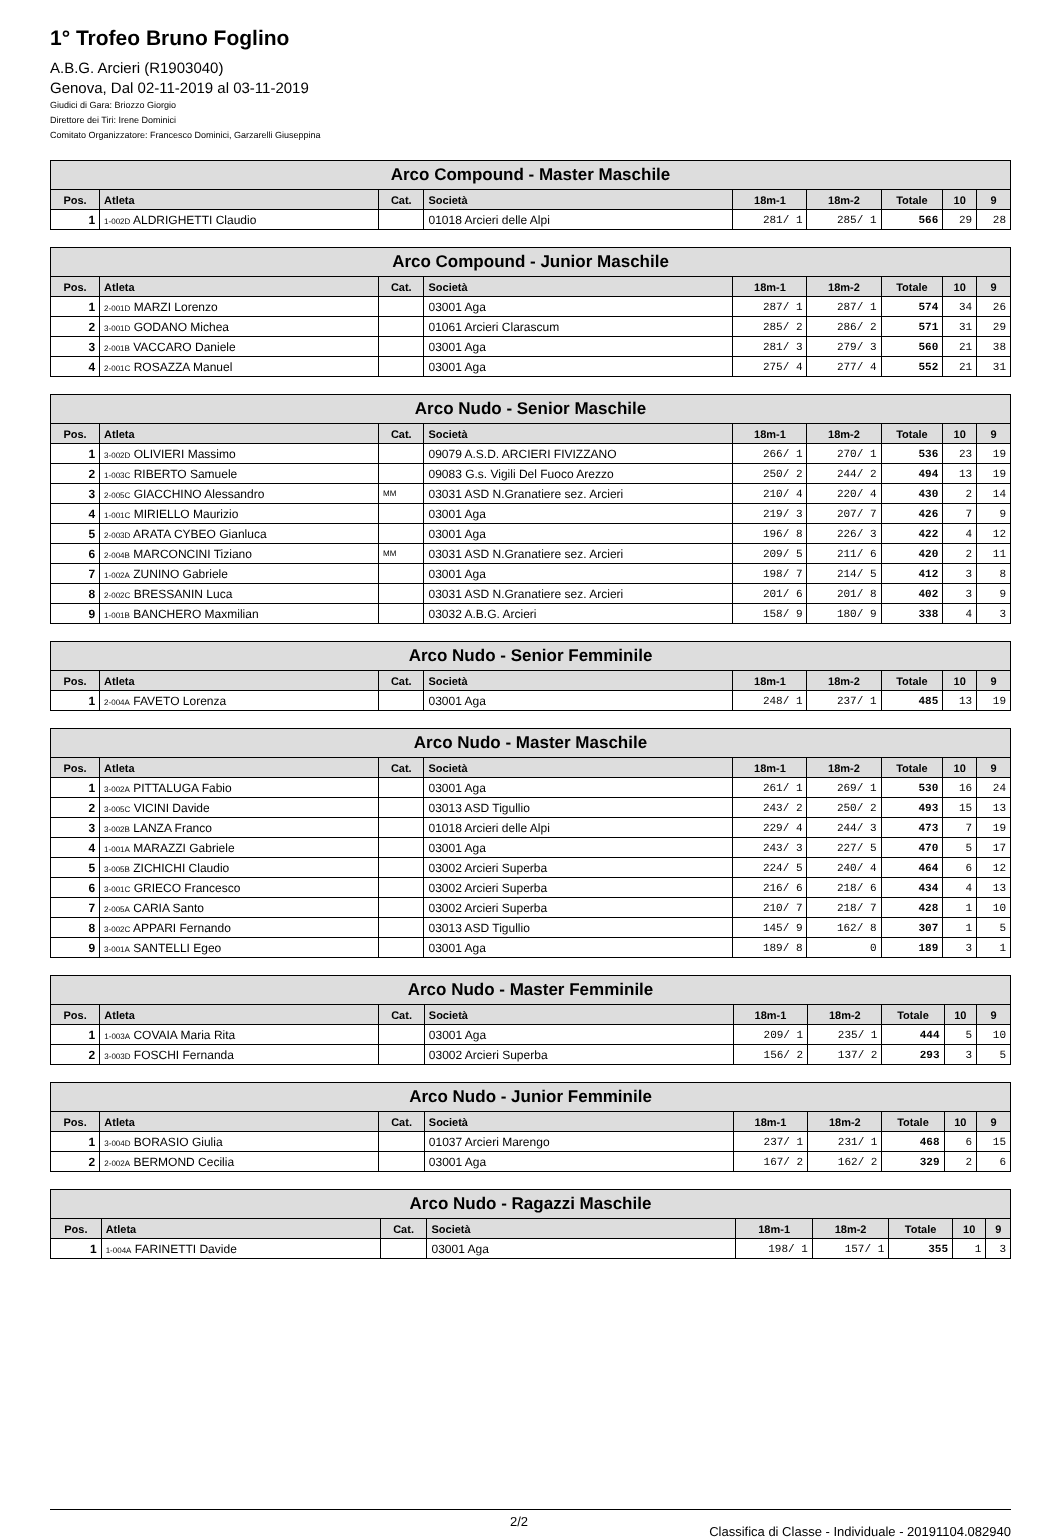1° Trofeo Bruno Foglino
A.B.G. Arcieri (R1903040)
Genova, Dal 02-11-2019 al 03-11-2019
Giudici di Gara: Briozzo Giorgio
Direttore dei Tiri: Irene Dominici
Comitato Organizzatore: Francesco Dominici, Garzarelli Giuseppina
| Arco Compound - Master Maschile | | | | | | | | |
| --- | --- | --- | --- | --- | --- | --- | --- | --- |
| Pos. | Atleta | Cat. | Società | 18m-1 | 18m-2 | Totale | 10 | 9 |
| 1 | 1-002D ALDRIGHETTI Claudio | | 01018 Arcieri delle Alpi | 281/ 1 | 285/ 1 | 566 | 29 | 28 |
| Arco Compound - Junior Maschile | | | | | | | | |
| --- | --- | --- | --- | --- | --- | --- | --- | --- |
| Pos. | Atleta | Cat. | Società | 18m-1 | 18m-2 | Totale | 10 | 9 |
| 1 | 2-001D MARZI Lorenzo | | 03001 Aga | 287/ 1 | 287/ 1 | 574 | 34 | 26 |
| 2 | 3-001D GODANO Michea | | 01061 Arcieri Clarascum | 285/ 2 | 286/ 2 | 571 | 31 | 29 |
| 3 | 2-001B VACCARO Daniele | | 03001 Aga | 281/ 3 | 279/ 3 | 560 | 21 | 38 |
| 4 | 2-001C ROSAZZA Manuel | | 03001 Aga | 275/ 4 | 277/ 4 | 552 | 21 | 31 |
| Arco Nudo - Senior Maschile | | | | | | | | |
| --- | --- | --- | --- | --- | --- | --- | --- | --- |
| Pos. | Atleta | Cat. | Società | 18m-1 | 18m-2 | Totale | 10 | 9 |
| 1 | 3-002D OLIVIERI Massimo | | 09079 A.S.D. ARCIERI FIVIZZANO | 266/ 1 | 270/ 1 | 536 | 23 | 19 |
| 2 | 1-003C RIBERTO Samuele | | 09083 G.s. Vigili Del Fuoco Arezzo | 250/ 2 | 244/ 2 | 494 | 13 | 19 |
| 3 | 2-005C GIACCHINO Alessandro | MM | 03031 ASD N.Granatiere sez. Arcieri | 210/ 4 | 220/ 4 | 430 | 2 | 14 |
| 4 | 1-001C MIRIELLO Maurizio | | 03001 Aga | 219/ 3 | 207/ 7 | 426 | 7 | 9 |
| 5 | 2-003D ARATA CYBEO Gianluca | | 03001 Aga | 196/ 8 | 226/ 3 | 422 | 4 | 12 |
| 6 | 2-004B MARCONCINI Tiziano | MM | 03031 ASD N.Granatiere sez. Arcieri | 209/ 5 | 211/ 6 | 420 | 2 | 11 |
| 7 | 1-002A ZUNINO Gabriele | | 03001 Aga | 198/ 7 | 214/ 5 | 412 | 3 | 8 |
| 8 | 2-002C BRESSANIN Luca | | 03031 ASD N.Granatiere sez. Arcieri | 201/ 6 | 201/ 8 | 402 | 3 | 9 |
| 9 | 1-001B BANCHERO Maxmilian | | 03032 A.B.G. Arcieri | 158/ 9 | 180/ 9 | 338 | 4 | 3 |
| Arco Nudo - Senior Femminile | | | | | | | | |
| --- | --- | --- | --- | --- | --- | --- | --- | --- |
| Pos. | Atleta | Cat. | Società | 18m-1 | 18m-2 | Totale | 10 | 9 |
| 1 | 2-004A FAVETO Lorenza | | 03001 Aga | 248/ 1 | 237/ 1 | 485 | 13 | 19 |
| Arco Nudo - Master Maschile | | | | | | | | |
| --- | --- | --- | --- | --- | --- | --- | --- | --- |
| Pos. | Atleta | Cat. | Società | 18m-1 | 18m-2 | Totale | 10 | 9 |
| 1 | 3-002A PITTALUGA Fabio | | 03001 Aga | 261/ 1 | 269/ 1 | 530 | 16 | 24 |
| 2 | 3-005C VICINI Davide | | 03013 ASD Tigullio | 243/ 2 | 250/ 2 | 493 | 15 | 13 |
| 3 | 3-002B LANZA Franco | | 01018 Arcieri delle Alpi | 229/ 4 | 244/ 3 | 473 | 7 | 19 |
| 4 | 1-001A MARAZZI Gabriele | | 03001 Aga | 243/ 3 | 227/ 5 | 470 | 5 | 17 |
| 5 | 3-005B ZICHICHI Claudio | | 03002 Arcieri Superba | 224/ 5 | 240/ 4 | 464 | 6 | 12 |
| 6 | 3-001C GRIECO Francesco | | 03002 Arcieri Superba | 216/ 6 | 218/ 6 | 434 | 4 | 13 |
| 7 | 2-005A CARIA Santo | | 03002 Arcieri Superba | 210/ 7 | 218/ 7 | 428 | 1 | 10 |
| 8 | 3-002C APPARI Fernando | | 03013 ASD Tigullio | 145/ 9 | 162/ 8 | 307 | 1 | 5 |
| 9 | 3-001A SANTELLI Egeo | | 03001 Aga | 189/ 8 | 0 | 189 | 3 | 1 |
| Arco Nudo - Master Femminile | | | | | | | | |
| --- | --- | --- | --- | --- | --- | --- | --- | --- |
| Pos. | Atleta | Cat. | Società | 18m-1 | 18m-2 | Totale | 10 | 9 |
| 1 | 1-003A COVAIA Maria Rita | | 03001 Aga | 209/ 1 | 235/ 1 | 444 | 5 | 10 |
| 2 | 3-003D FOSCHI Fernanda | | 03002 Arcieri Superba | 156/ 2 | 137/ 2 | 293 | 3 | 5 |
| Arco Nudo - Junior Femminile | | | | | | | | |
| --- | --- | --- | --- | --- | --- | --- | --- | --- |
| Pos. | Atleta | Cat. | Società | 18m-1 | 18m-2 | Totale | 10 | 9 |
| 1 | 3-004D BORASIO Giulia | | 01037 Arcieri Marengo | 237/ 1 | 231/ 1 | 468 | 6 | 15 |
| 2 | 2-002A BERMOND Cecilia | | 03001 Aga | 167/ 2 | 162/ 2 | 329 | 2 | 6 |
| Arco Nudo - Ragazzi Maschile | | | | | | | | |
| --- | --- | --- | --- | --- | --- | --- | --- | --- |
| Pos. | Atleta | Cat. | Società | 18m-1 | 18m-2 | Totale | 10 | 9 |
| 1 | 1-004A FARINETTI Davide | | 03001 Aga | 198/ 1 | 157/ 1 | 355 | 1 | 3 |
2/2 Classifica di Classe - Individuale - 20191104.082940